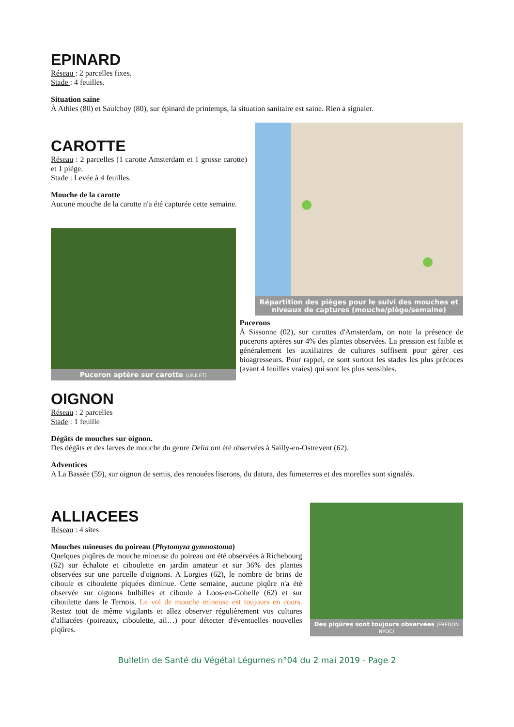EPINARD
Réseau : 2 parcelles fixes.
Stade : 4 feuilles.
Situation saine
À Athies (80) et Saulchoy (80), sur épinard de printemps, la situation sanitaire est saine. Rien à signaler.
CAROTTE
Réseau : 2 parcelles (1 carotte Amsterdam et 1 grosse carotte) et 1 piège.
Stade : Levée à 4 feuilles.
Mouche de la carotte
Aucune mouche de la carotte n'a été capturée cette semaine.
Répartition des pièges pour le suivi des mouches et niveaux de captures (mouche/piège/semaine)
Puceron aptère sur carotte (UNILET)
Pucerons
À Sissonne (02), sur carottes d'Amsterdam, on note la présence de pucerons aptères sur 4% des plantes observées. La pression est faible et généralement les auxiliaires de cultures suffisent pour gérer ces bioagresseurs. Pour rappel, ce sont surtout les stades les plus précoces (avant 4 feuilles vraies) qui sont les plus sensibles.
OIGNON
Réseau : 2 parcelles
Stade : 1 feuille
Dégâts de mouches sur oignon.
Des dégâts et des larves de mouche du genre Delia ont été observées à Sailly-en-Ostrevent (62).
Adventices
A La Bassée (59), sur oignon de semis, des renouées liserons, du datura, des fumeterres et des morelles sont signalés.
ALLIACEES
Réseau : 4 sites
Mouches mineuses du poireau (Phytomyza gymnostoma)
Quelques piqûres de mouche mineuse du poireau ont été observées à Richebourg (62) sur échalote et ciboulette en jardin amateur et sur 36% des plantes observées sur une parcelle d'oignons. A Lorgies (62), le nombre de brins de ciboule et ciboulette piquées diminue. Cette semaine, aucune piqûre n'a été observée sur oignons bulbilles et ciboule à Loos-en-Gohelle (62) et sur ciboulette dans le Ternois. Le vol de mouche mineuse est toujours en cours. Restez tout de même vigilants et allez observer régulièrement vos cultures d'alliacées (poireaux, ciboulette, ail…) pour détecter d'éventuelles nouvelles piqûres.
Des piqûres sont toujours observées (FREDON NPDC)
Bulletin de Santé du Végétal Légumes n°04 du 2 mai 2019 - Page 2